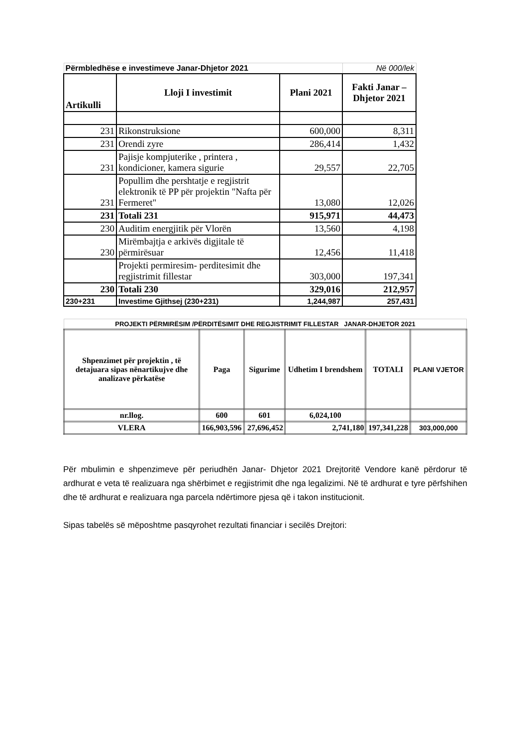| Përmbledhëse e investimeve Janar-Dhjetor 2021 | | | Në 000/lek |
| Artikulli | Lloji I investimit | Plani 2021 | Fakti Janar –Dhjetor 2021 |
| 231 | Rikonstruksione | 600,000 | 8,311 |
| 231 | Orendi zyre | 286,414 | 1,432 |
| 231 | Pajisje kompjuterike , printera , kondicioner, kamera sigurie | 29,557 | 22,705 |
| 231 | Popullim dhe pershtatje e regjistrit elektronik të PP për projektin "Nafta për Fermeret" | 13,080 | 12,026 |
| 231 | Totali 231 | 915,971 | 44,473 |
| 230 | Auditim energjitik për Vlorën | 13,560 | 4,198 |
| 230 | Mirëmbajtja e arkivës digjitale të përmirësuar | 12,456 | 11,418 |
| | Projekti permiresim- perditesimit dhe regjistrimit fillestar | 303,000 | 197,341 |
| 230 | Totali 230 | 329,016 | 212,957 |
| 230+231 | Investime Gjithsej (230+231) | 1,244,987 | 257,431 |
| PROJEKTI PËRMIRËSIM /PËRDITËSIMIT DHE REGJISTRIMIT FILLESTAR JANAR-DHJETOR 2021 | | | | | |
| Shpenzimet për projektin , të detajuara sipas nënartikujve dhe analizave përkatëse | Paga | Sigurime | Udhetim I brendshem | TOTALI | PLANI VJETOR |
| nr.llog. | 600 | 601 | 6,024,100 | | |
| VLERA | 166,903,596 | 27,696,452 | 2,741,180 | 197,341,228 | 303,000,000 |
Për mbulimin e shpenzimeve për periudhën Janar- Dhjetor 2021 Drejtoritë Vendore kanë përdorur të ardhurat e veta të realizuara nga shërbimet e regjistrimit dhe nga legalizimi. Në të ardhurat e tyre përfshihen dhe të ardhurat e realizuara nga parcela ndërtimore pjesa që i takon institucionit.
Sipas tabelës së mëposhtme pasqyrohet rezultati financiar i secilës Drejtori: